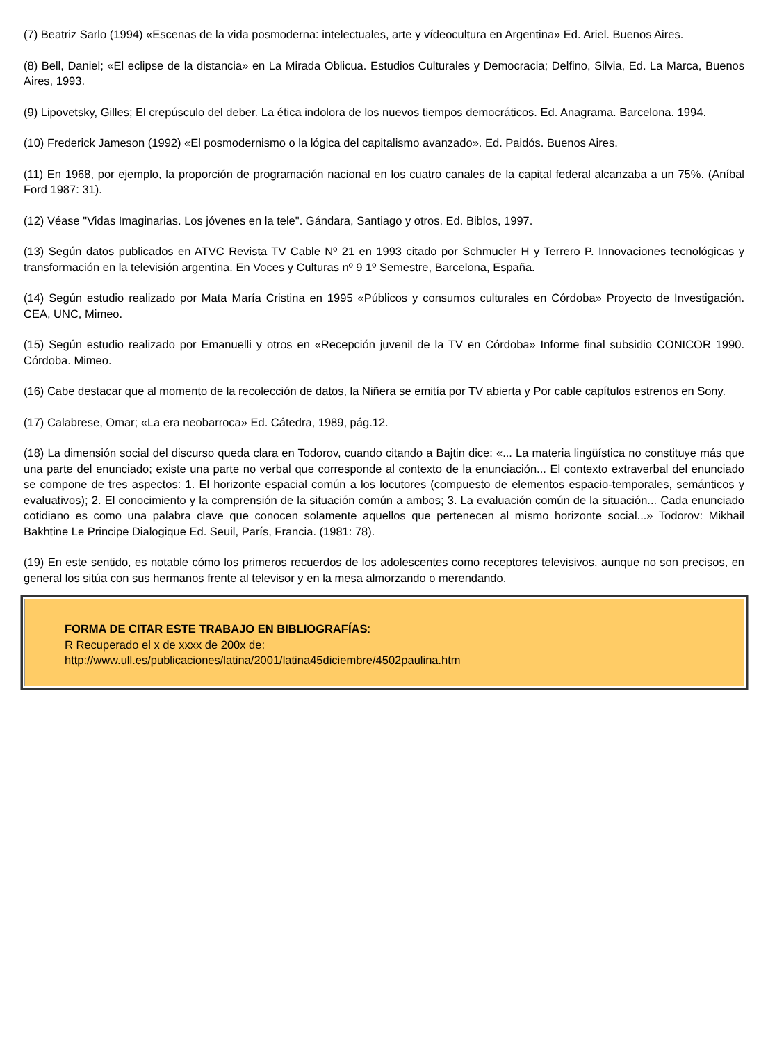(7) Beatriz Sarlo (1994) «Escenas de la vida posmoderna: intelectuales, arte y vídeocultura en Argentina» Ed. Ariel. Buenos Aires.
(8) Bell, Daniel; «El eclipse de la distancia» en La Mirada Oblicua. Estudios Culturales y Democracia; Delfino, Silvia, Ed. La Marca, Buenos Aires, 1993.
(9) Lipovetsky, Gilles; El crepúsculo del deber. La ética indolora de los nuevos tiempos democráticos. Ed. Anagrama. Barcelona. 1994.
(10) Frederick Jameson (1992) «El posmodernismo o la lógica del capitalismo avanzado». Ed. Paidós. Buenos Aires.
(11) En 1968, por ejemplo, la proporción de programación nacional en los cuatro canales de la capital federal alcanzaba a un 75%. (Aníbal Ford 1987: 31).
(12) Véase "Vidas Imaginarias. Los jóvenes en la tele". Gándara, Santiago y otros. Ed. Biblos, 1997.
(13) Según datos publicados en ATVC Revista TV Cable Nº 21 en 1993 citado por Schmucler H y Terrero P. Innovaciones tecnológicas y transformación en la televisión argentina. En Voces y Culturas nº 9 1º Semestre, Barcelona, España.
(14) Según estudio realizado por Mata María Cristina en 1995 «Públicos y consumos culturales en Córdoba» Proyecto de Investigación. CEA, UNC, Mimeo.
(15) Según estudio realizado por Emanuelli y otros en «Recepción juvenil de la TV en Córdoba» Informe final subsidio CONICOR 1990. Córdoba. Mimeo.
(16) Cabe destacar que al momento de la recolección de datos, la Niñera se emitía por TV abierta y Por cable capítulos estrenos en Sony.
(17) Calabrese, Omar; «La era neobarroca» Ed. Cátedra, 1989, pág.12.
(18) La dimensión social del discurso queda clara en Todorov, cuando citando a Bajtin dice: «... La materia lingüística no constituye más que una parte del enunciado; existe una parte no verbal que corresponde al contexto de la enunciación... El contexto extraverbal del enunciado se compone de tres aspectos: 1. El horizonte espacial común a los locutores (compuesto de elementos espacio-temporales, semánticos y evaluativos); 2. El conocimiento y la comprensión de la situación común a ambos; 3. La evaluación común de la situación... Cada enunciado cotidiano es como una palabra clave que conocen solamente aquellos que pertenecen al mismo horizonte social...» Todorov: Mikhail Bakhtine Le Principe Dialogique Ed. Seuil, París, Francia. (1981: 78).
(19) En este sentido, es notable cómo los primeros recuerdos de los adolescentes como receptores televisivos, aunque no son precisos, en general los sitúa con sus hermanos frente al televisor y en la mesa almorzando o merendando.
FORMA DE CITAR ESTE TRABAJO EN BIBLIOGRAFÍAS:
R Recuperado el x de xxxx de 200x de:
http://www.ull.es/publicaciones/latina/2001/latina45diciembre/4502paulina.htm